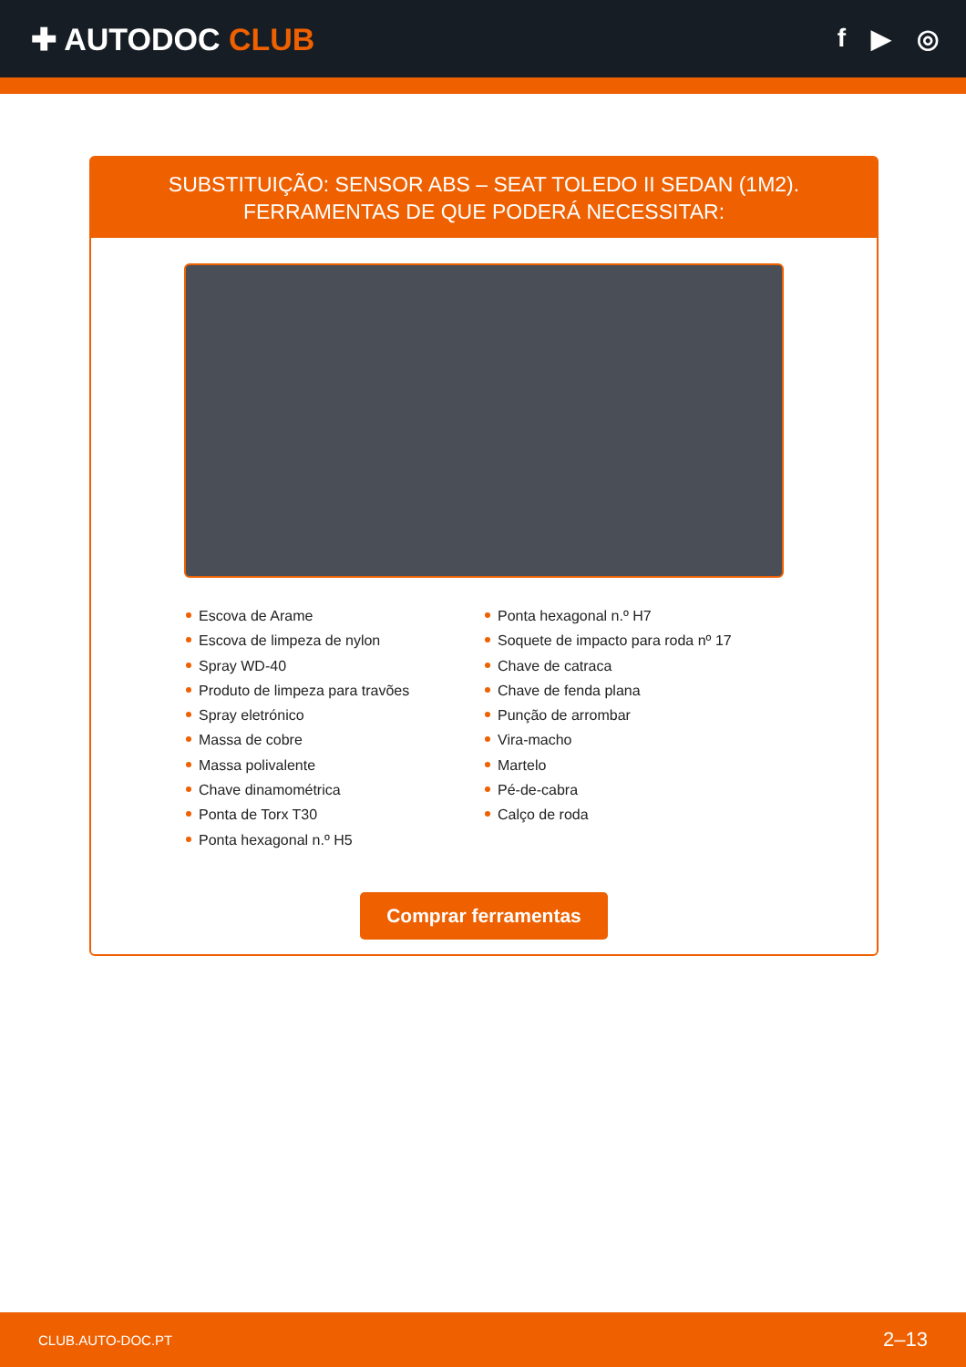✚ AUTODOC CLUB
f ▶ ◎
SUBSTITUIÇÃO: SENSOR ABS – SEAT TOLEDO II SEDAN (1M2). FERRAMENTAS DE QUE PODERÁ NECESSITAR:
Escova de Arame
Escova de limpeza de nylon
Spray WD-40
Produto de limpeza para travões
Spray eletrónico
Massa de cobre
Massa polivalente
Chave dinamométrica
Ponta de Torx T30
Ponta hexagonal n.º H5
Ponta hexagonal n.º H7
Soquete de impacto para roda nº 17
Chave de catraca
Chave de fenda plana
Punção de arrombar
Vira-macho
Martelo
Pé-de-cabra
Calço de roda
Comprar ferramentas
CLUB.AUTO-DOC.PT 2–13